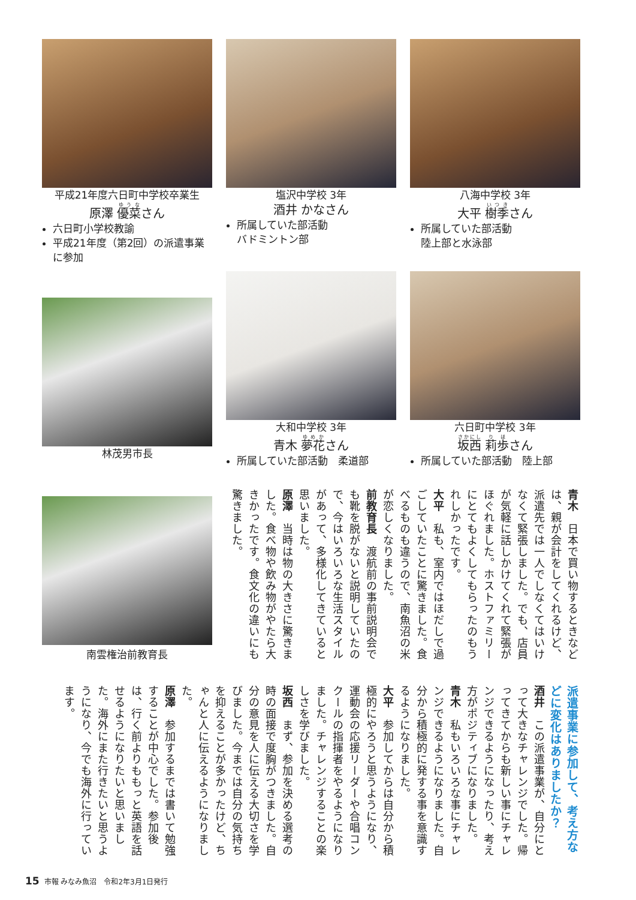平成21年度六日町中学校卒業生
原澤 優菜さん
六日町小学校教諭
平成21年度（第2回）の派遣事業に参加
塩沢中学校 3年
酒井 かなさん
所属していた部活動
バドミントン部
八海中学校 3年
大平 樹季さん
所属していた部活動
陸上部と水泳部
林茂男市長
大和中学校 3年
青木 夢花さん
所属していた部活動　柔道部
六日町中学校 3年
坂西 莉歩さん
所属していた部活動　陸上部
南雲権治前教育長
青木　日本で買い物するときなどは、親が会計をしてくれるけど、派遣先では一人でしなくてはいけなくて緊張しました。でも、店員が気軽に話しかけてくれて緊張がほぐれました。ホストファミリーにとてもよくしてもらったのもうれしかったです。
大平　私も、室内ではほだしで過ごしていたことに驚きました。食べるものも違うので、南魚沼の米が恋しくなりました。
前教育長　渡航前の事前説明会でも靴を脱がないと説明していたので、今はいろいろな生活スタイルがあって、多様化してきていると思いました。
原澤　当時は物の大きさに驚きました。食べ物や飲み物がやたら大きかったです。食文化の違いにも驚きました。
派遣事業に参加して、考え方などに変化はありましたか？
酒井　この派遣事業が、自分にとって大きなチャレンジでした。帰ってきてからも新しい事にチャレンジできるようになったり、考え方がポジティブになりました。
青木　私もいろいろな事にチャレンジできるようになりました。自分から積極的に発する事を意識するようになりました。
大平　参加してからは自分から積極的にやろうと思うようになり、運動会の応援リーダーや合唱コンクールの指揮者をやるようになりました。チャレンジすることの楽しさを学びました。
坂西　まず、参加を決める選考の時の面接で度胸がつきました。自分の意見を人に伝える大切さを学びました。今までは自分の気持ちを抑えることが多かったけど、ちゃんと人に伝えるようになりました。
原澤　参加するまでは書いて勉強することが中心でした。参加後は、行く前よりももっと英語を話せるようになりたいと思いました。海外にまた行きたいと思うようになり、今でも海外に行っています。
15 市報 みなみ魚沼　令和2年3月1日発行